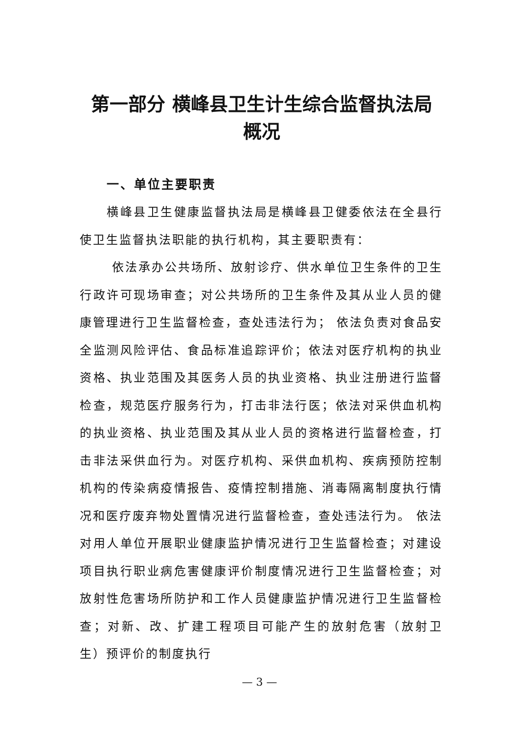第一部分 横峰县卫生计生综合监督执法局
概况
一、单位主要职责
横峰县卫生健康监督执法局是横峰县卫健委依法在全县行使卫生监督执法职能的执行机构，其主要职责有：
依法承办公共场所、放射诊疗、供水单位卫生条件的卫生行政许可现场审查；对公共场所的卫生条件及其从业人员的健康管理进行卫生监督检查，查处违法行为； 依法负责对食品安全监测风险评估、食品标准追踪评价；依法对医疗机构的执业资格、执业范围及其医务人员的执业资格、执业注册进行监督检查，规范医疗服务行为，打击非法行医；依法对采供血机构的执业资格、执业范围及其从业人员的资格进行监督检查，打击非法采供血行为。对医疗机构、采供血机构、疾病预防控制机构的传染病疫情报告、疫情控制措施、消毒隔离制度执行情况和医疗废弃物处置情况进行监督检查，查处违法行为。 依法对用人单位开展职业健康监护情况进行卫生监督检查；对建设项目执行职业病危害健康评价制度情况进行卫生监督检查；对放射性危害场所防护和工作人员健康监护情况进行卫生监督检查；对新、改、扩建工程项目可能产生的放射危害（放射卫生）预评价的制度执行
— 3 —